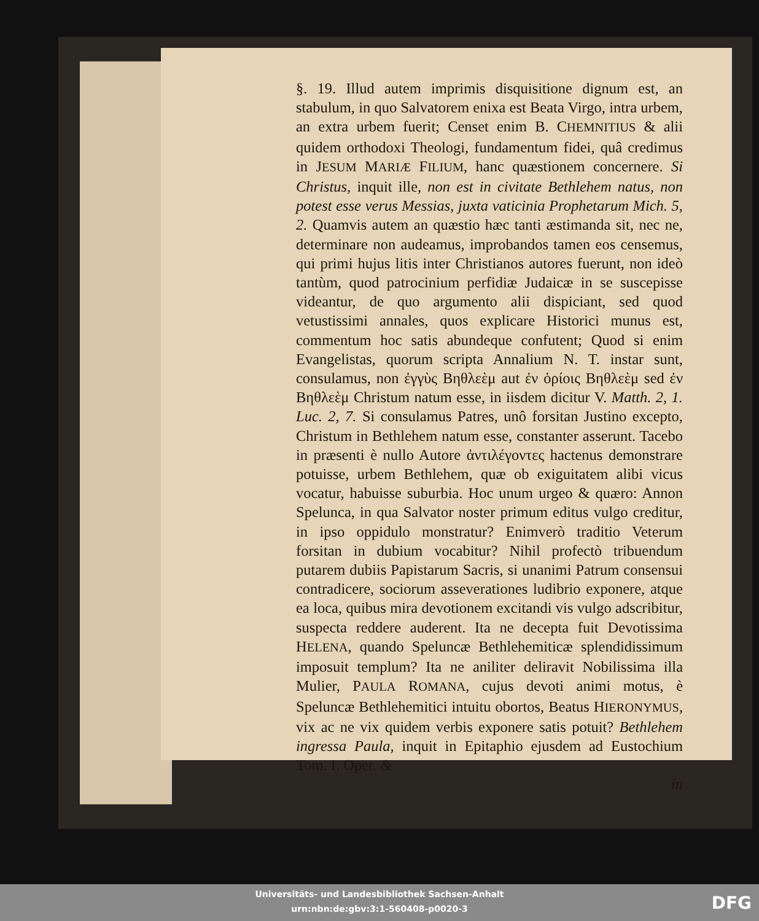§. 19. Illud autem imprimis disquisitione dignum est, an stabulum, in quo Salvatorem enixa est Beata Virgo, intra urbem, an extra urbem fuerit; Censet enim B. CHEMNITIUS & alii quidem orthodoxi Theologi, fundamentum fidei, quâ credimus in JESUM MARIÆ FILIUM, hanc quæstionem concernere. Si Christus, inquit ille, non est in civitate Bethlehem natus, non potest esse verus Messias, juxta vaticinia Prophetarum Mich. 5, 2. Quamvis autem an quæstio hæc tanti æstimanda sit, nec ne, determinare non audeamus, improbandos tamen eos censemus, qui primi hujus litis inter Christianos autores fuerunt, non ideò tantùm, quod patrocinium perfidiæ Judaicæ in se suscepisse videantur, de quo argumento alii dispiciant, sed quod vetustissimi annales, quos explicare Historici munus est, commentum hoc satis abundeque confutent; Quod si enim Evangelistas, quorum scripta Annalium N. T. instar sunt, consulamus, non ἐγγὺς Βηθλεὲμ aut ἐν ὁρίοις Βηθλεὲμ sed ἐν Βηθλεὲμ Christum natum esse, in iisdem dicitur V. Matth. 2, 1. Luc. 2, 7. Si consulamus Patres, unô forsitan Justino excepto, Christum in Bethlehem natum esse, constanter asserunt. Tacebo in præsenti è nullo Autore ἀντιλέγοντες hactenus demonstrare potuisse, urbem Bethlehem, quæ ob exiguitatem alibi vicus vocatur, habuisse suburbia. Hoc unum urgeo & quæro: Annon Spelunca, in qua Salvator noster primum editus vulgo creditur, in ipso oppidulo monstratur? Enimverò traditio Veterum forsitan in dubium vocabitur? Nihil profectò tribuendum putarem dubiis Papistarum Sacris, si unanimi Patrum consensui contradicere, sociorum asseverationes ludibrio exponere, atque ea loca, quibus mira devotionem excitandi vis vulgo adscribitur, suspecta reddere auderent. Ita ne decepta fuit Devotissima HELENA, quando Speluncæ Bethlehemiticæ splendidissimum imposuit templum? Ita ne aniliter deliravit Nobilissima illa Mulier, PAULA ROMANA, cujus devoti animi motus, è Speluncæ Bethlehemitici intuitu obortos, Beatus HIERONYMUS, vix ac ne vix quidem verbis exponere satis potuit? Bethlehem ingressa Paula, inquit in Epitaphio ejusdem ad Eustochium Tom. I. Oper. &
in
Universitäts- und Landesbibliothek Sachsen-Anhalt
urn:nbn:de:gbv:3:1-560408-p0020-3
DFG